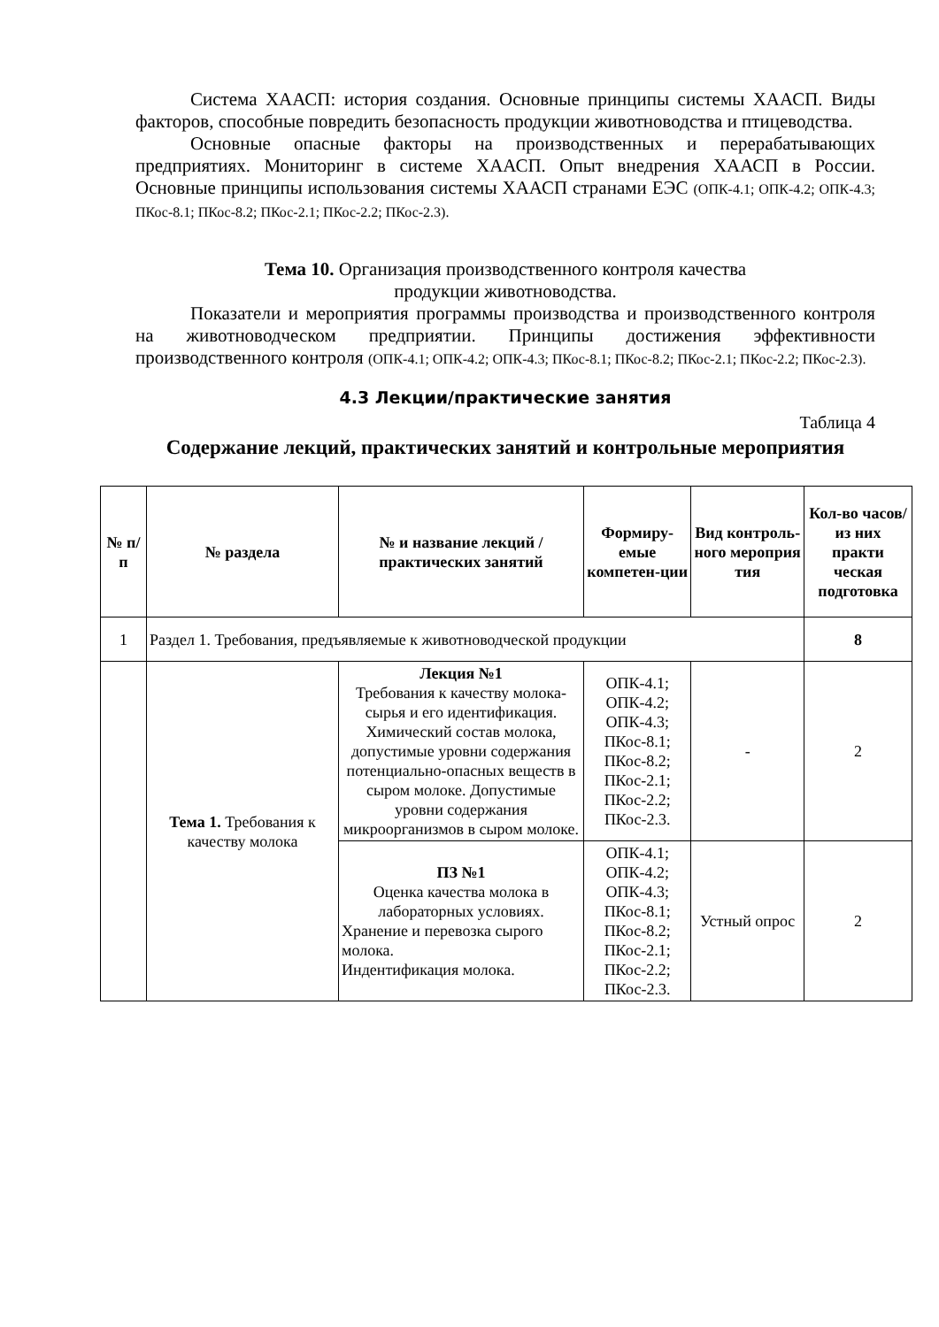Система ХААСП: история создания. Основные принципы системы ХААСП. Виды факторов, способные повредить безопасность продукции животноводства и птицеводства.
Основные опасные факторы на производственных и перерабатывающих предприятиях. Мониторинг в системе ХААСП. Опыт внедрения ХААСП в России. Основные принципы использования системы ХААСП странами ЕЭС (ОПК-4.1; ОПК-4.2; ОПК-4.3; ПКос-8.1; ПКос-8.2; ПКос-2.1; ПКос-2.2; ПКос-2.3).
Тема 10. Организация производственного контроля качества
продукции животноводства.
Показатели и мероприятия программы производства и производственного контроля на животноводческом предприятии. Принципы достижения эффективности производственного контроля (ОПК-4.1; ОПК-4.2; ОПК-4.3; ПКос-8.1; ПКос-8.2; ПКос-2.1; ПКос-2.2; ПКос-2.3).
4.3 Лекции/практические занятия
Таблица 4
Содержание лекций, практических занятий и контрольные мероприятия
| № п/п | № раздела | № и название лекций / практических занятий | Формиру-емые компетен-ции | Вид контроль-ного мероприя тия | Кол-во часов/ из них практи ческая подготовка |
| --- | --- | --- | --- | --- | --- |
| 1 | Раздел 1. Требования, предъявляемые к животноводческой продукции | | | | 8 |
| | Тема 1. Требования к качеству молока | Лекция №1 Требования к качеству молока-сырья и его идентификация. Химический состав молока, допустимые уровни содержания потенциально-опасных веществ в сыром молоке. Допустимые уровни содержания микроорганизмов в сыром молоке. | ОПК-4.1; ОПК-4.2; ОПК-4.3; ПКос-8.1; ПКос-8.2; ПКос-2.1; ПКос-2.2; ПКос-2.3. | - | 2 |
| | | ПЗ №1 Оценка качества молока в лабораторных условиях. Хранение и перевозка сырого молока. Индентификация молока. | ОПК-4.1; ОПК-4.2; ОПК-4.3; ПКос-8.1; ПКос-8.2; ПКос-2.1; ПКос-2.2; ПКос-2.3. | Устный опрос | 2 |